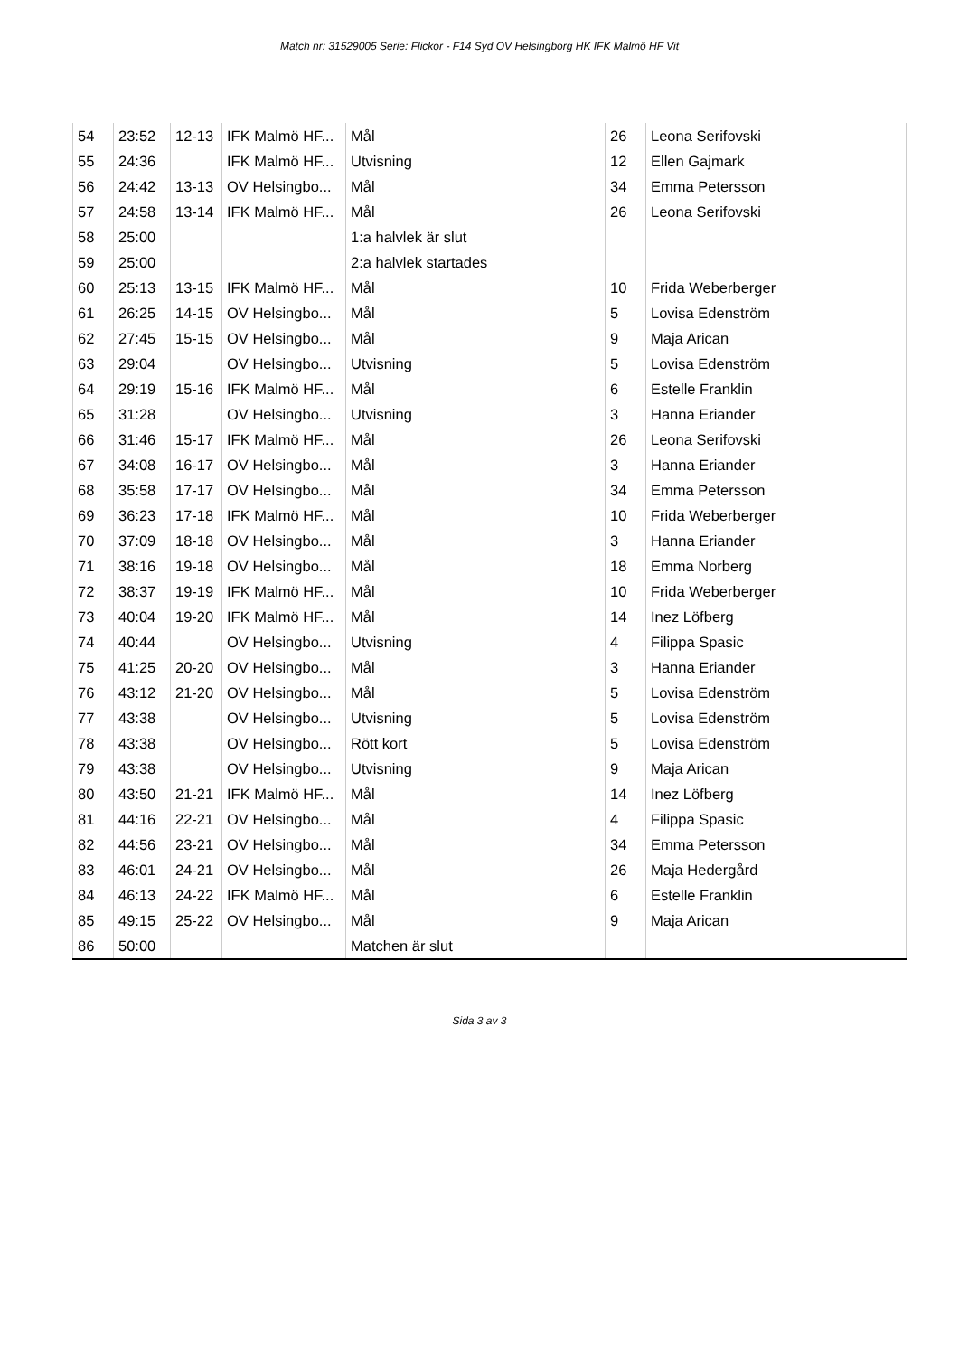Match nr: 31529005 Serie: Flickor - F14 Syd OV Helsingborg HK IFK Malmö HF Vit
| 54 | 23:52 | 12-13 | IFK Malmö HF... | Mål | 26 | Leona Serifovski |
| 55 | 24:36 | | IFK Malmö HF... | Utvisning | 12 | Ellen Gajmark |
| 56 | 24:42 | 13-13 | OV Helsingbo... | Mål | 34 | Emma Petersson |
| 57 | 24:58 | 13-14 | IFK Malmö HF... | Mål | 26 | Leona Serifovski |
| 58 | 25:00 | | | 1:a halvlek är slut | | |
| 59 | 25:00 | | | 2:a halvlek startades | | |
| 60 | 25:13 | 13-15 | IFK Malmö HF... | Mål | 10 | Frida Weberberger |
| 61 | 26:25 | 14-15 | OV Helsingbo... | Mål | 5 | Lovisa Edenström |
| 62 | 27:45 | 15-15 | OV Helsingbo... | Mål | 9 | Maja Arican |
| 63 | 29:04 | | OV Helsingbo... | Utvisning | 5 | Lovisa Edenström |
| 64 | 29:19 | 15-16 | IFK Malmö HF... | Mål | 6 | Estelle Franklin |
| 65 | 31:28 | | OV Helsingbo... | Utvisning | 3 | Hanna Eriander |
| 66 | 31:46 | 15-17 | IFK Malmö HF... | Mål | 26 | Leona Serifovski |
| 67 | 34:08 | 16-17 | OV Helsingbo... | Mål | 3 | Hanna Eriander |
| 68 | 35:58 | 17-17 | OV Helsingbo... | Mål | 34 | Emma Petersson |
| 69 | 36:23 | 17-18 | IFK Malmö HF... | Mål | 10 | Frida Weberberger |
| 70 | 37:09 | 18-18 | OV Helsingbo... | Mål | 3 | Hanna Eriander |
| 71 | 38:16 | 19-18 | OV Helsingbo... | Mål | 18 | Emma Norberg |
| 72 | 38:37 | 19-19 | IFK Malmö HF... | Mål | 10 | Frida Weberberger |
| 73 | 40:04 | 19-20 | IFK Malmö HF... | Mål | 14 | Inez Löfberg |
| 74 | 40:44 | | OV Helsingbo... | Utvisning | 4 | Filippa Spasic |
| 75 | 41:25 | 20-20 | OV Helsingbo... | Mål | 3 | Hanna Eriander |
| 76 | 43:12 | 21-20 | OV Helsingbo... | Mål | 5 | Lovisa Edenström |
| 77 | 43:38 | | OV Helsingbo... | Utvisning | 5 | Lovisa Edenström |
| 78 | 43:38 | | OV Helsingbo... | Rött kort | 5 | Lovisa Edenström |
| 79 | 43:38 | | OV Helsingbo... | Utvisning | 9 | Maja Arican |
| 80 | 43:50 | 21-21 | IFK Malmö HF... | Mål | 14 | Inez Löfberg |
| 81 | 44:16 | 22-21 | OV Helsingbo... | Mål | 4 | Filippa Spasic |
| 82 | 44:56 | 23-21 | OV Helsingbo... | Mål | 34 | Emma Petersson |
| 83 | 46:01 | 24-21 | OV Helsingbo... | Mål | 26 | Maja Hedergård |
| 84 | 46:13 | 24-22 | IFK Malmö HF... | Mål | 6 | Estelle Franklin |
| 85 | 49:15 | 25-22 | OV Helsingbo... | Mål | 9 | Maja Arican |
| 86 | 50:00 | | | Matchen är slut | | |
Sida 3 av 3